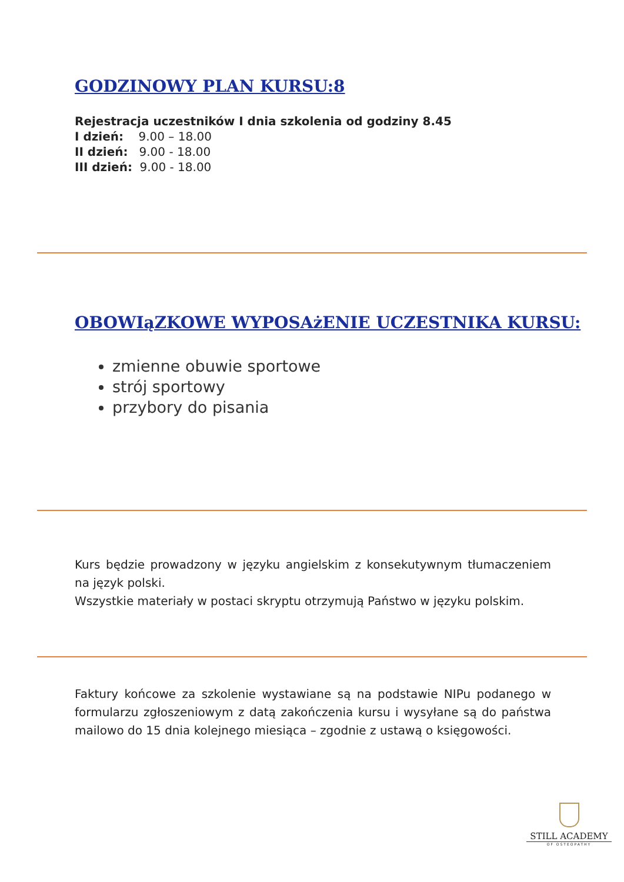GODZINOWY PLAN KURSU:8
Rejestracja uczestników I dnia szkolenia od godziny 8.45
I dzień: 9.00 – 18.00
II dzień: 9.00 - 18.00
III dzień: 9.00 - 18.00
OBOWIąZKOWE WYPOSAżENIE UCZESTNIKA KURSU:
zmienne obuwie sportowe
strój sportowy
przybory do pisania
Kurs będzie prowadzony w języku angielskim z konsekutywnym tłumaczeniem na język polski.
Wszystkie materiały w postaci skryptu otrzymują Państwo w języku polskim.
Faktury końcowe za szkolenie wystawiane są na podstawie NIPu podanego w formularzu zgłoszeniowym z datą zakończenia kursu i wysyłane są do państwa mailowo do 15 dnia kolejnego miesiąca – zgodnie z ustawą o księgowości.
STILL ACADEMY
OF OSTEOPATHY